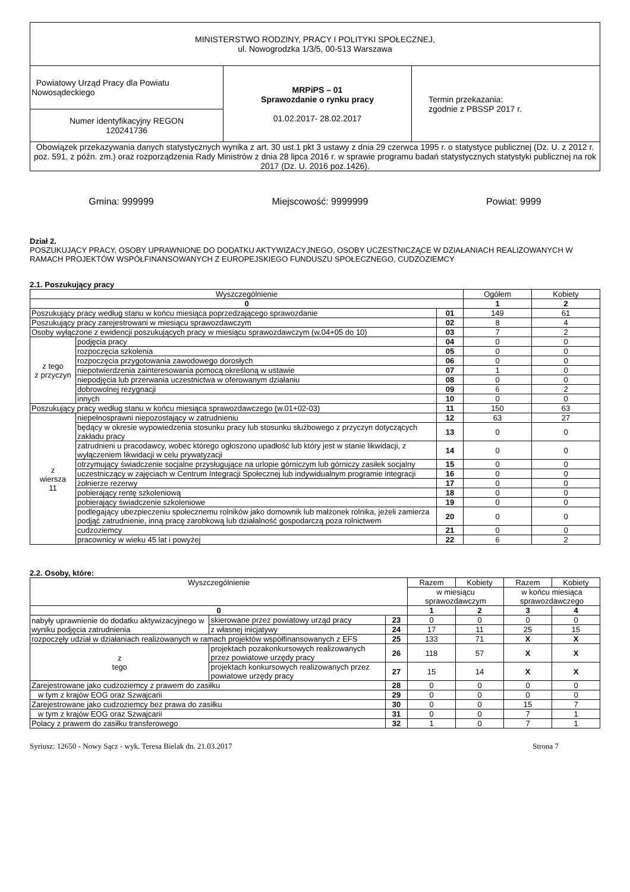| MINISTERSTWO RODZINY, PRACY I POLITYKI SPOŁECZNEJ, ul. Nowogrodzka 1/3/5, 00-513 Warszawa | | |
| Powiatowy Urząd Pracy dla Powiatu Nowosądeckiego | MRPiPS – 01 Sprawozdanie o rynku pracy 01.02.2017- 28.02.2017 | Termin przekazania: zgodnie z PBSSP 2017 r. |
| Numer identyfikacyjny REGON 120241736 | | |
| Obowiązek przekazywania danych statystycznych wynika z art. 30 ust.1 pkt 3 ustawy z dnia 29 czerwca 1995 r. o statystyce publicznej (Dz. U. z 2012 r. poz. 591, z późn. zm.) oraz rozporządzenia Rady Ministrów z dnia 28 lipca 2016 r. w sprawie programu badań statystycznych statystyki publicznej na rok 2017 (Dz. U. 2016 poz.1426). | | |
Gmina: 999999 Miejscowość: 9999999 Powiat: 9999
Dział 2.
POSZUKUJĄCY PRACY, OSOBY UPRAWNIONE DO DODATKU AKTYWIZACYJNEGO, OSOBY UCZESTNICZĄCE W DZIAŁANIACH REALIZOWANYCH W RAMACH PROJEKTÓW WSPÓŁFINANSOWANYCH Z EUROPEJSKIEGO FUNDUSZU SPOŁECZNEGO, CUDZOZIEMCY
2.1. Poszukujący pracy
| Wyszczególnienie | | | Ogółem | Kobiety |
| --- | --- | --- | --- | --- |
| 0 | | | 1 | 2 |
| Poszukujący pracy według stanu w końcu miesiąca poprzedzającego sprawozdanie | | 01 | 149 | 61 |
| Poszukujący pracy zarejestrowani w miesiącu sprawozdawczym | | 02 | 8 | 4 |
| Osoby wyłączone z ewidencji poszukujących pracy w miesiącu sprawozdawczym (w.04+05 do 10) | | 03 | 7 | 2 |
| z tego z przyczyn | podjęcia pracy | 04 | 0 | 0 |
| | rozpoczęcia szkolenia | 05 | 0 | 0 |
| | rozpoczęcia przygotowania zawodowego dorosłych | 06 | 0 | 0 |
| | niepotwierdzenia zainteresowania pomocą określoną w ustawie | 07 | 1 | 0 |
| | niepodjęcia lub przerwania uczestnictwa w oferowanym działaniu | 08 | 0 | 0 |
| | dobrowolnej rezygnacji | 09 | 6 | 2 |
| | innych | 10 | 0 | 0 |
| Poszukujący pracy według stanu w końcu miesiąca sprawozdawczego (w.01+02-03) | | 11 | 150 | 63 |
| z wiersza 11 | niepełnosprawni niepozostający w zatrudnieniu | 12 | 63 | 27 |
| | będący w okresie wypowiedzenia stosunku pracy lub stosunku służbowego z przyczyn dotyczących zakładu pracy | 13 | 0 | 0 |
| | zatrudnieni u pracodawcy, wobec którego ogłoszono upadłość lub który jest w stanie likwidacji, z wyłączeniem likwidacji w celu prywatyzacji | 14 | 0 | 0 |
| | otrzymujący świadczenie socjalne przysługujące na urlopie górniczym lub górniczy zasiłek socjalny | 15 | 0 | 0 |
| | uczestniczący w zajęciach w Centrum Integracji Społecznej lub indywidualnym programie integracji | 16 | 0 | 0 |
| | żołnierze rezerwy | 17 | 0 | 0 |
| | pobierający rentę szkoleniową | 18 | 0 | 0 |
| | pobierający świadczenie szkoleniowe | 19 | 0 | 0 |
| | podlegający ubezpieczeniu społecznemu rolników jako domownik lub małżonek rolnika, jeżeli zamierza podjąć zatrudnienie, inną pracę zarobkową lub działalność gospodarczą poza rolnictwem | 20 | 0 | 0 |
| | cudzoziemcy | 21 | 0 | 0 |
| | pracownicy w wieku 45 lat i powyżej | 22 | 6 | 2 |
2.2. Osoby, które:
| Wyszczególnienie | | | Razem | Kobiety | Razem | Kobiety |
| --- | --- | --- | --- | --- | --- | --- |
| | | | w miesiącu sprawozdawczym | | w końcu miesiąca sprawozdawczego | |
| 0 | | | 1 | 2 | 3 | 4 |
| nabyły uprawnienie do dodatku aktywizacyjnego w wyniku podjęcia zatrudnienia | skierowane przez powiatowy urząd pracy | 23 | 0 | 0 | 0 | 0 |
| | z własnej inicjatywy | 24 | 17 | 11 | 25 | 15 |
| rozpoczęły udział w działaniach realizowanych w ramach projektów współfinansowanych z EFS | | 25 | 133 | 71 | X | X |
| z tego | projektach pozakonkursowych realizowanych przez powiatowe urzędy pracy | 26 | 118 | 57 | X | X |
| | projektach konkursowych realizowanych przez powiatowe urzędy pracy | 27 | 15 | 14 | X | X |
| Zarejestrowane jako cudzoziemcy z prawem do zasiłku | | 28 | 0 | 0 | 0 | 0 |
| w tym z krajów EOG oraz Szwajcarii | | 29 | 0 | 0 | 0 | 0 |
| Zarejestrowane jako cudzoziemcy bez prawa do zasiłku | | 30 | 0 | 0 | 15 | 7 |
| w tym z krajów EOG oraz Szwajcarii | | 31 | 0 | 0 | 7 | 1 |
| Polacy z prawem do zasiłku transferowego | | 32 | 1 | 0 | 7 | 1 |
Syriusz: 12650 - Nowy Sącz - wyk. Teresa Bielak dn. 21.03.2017 Strona 7